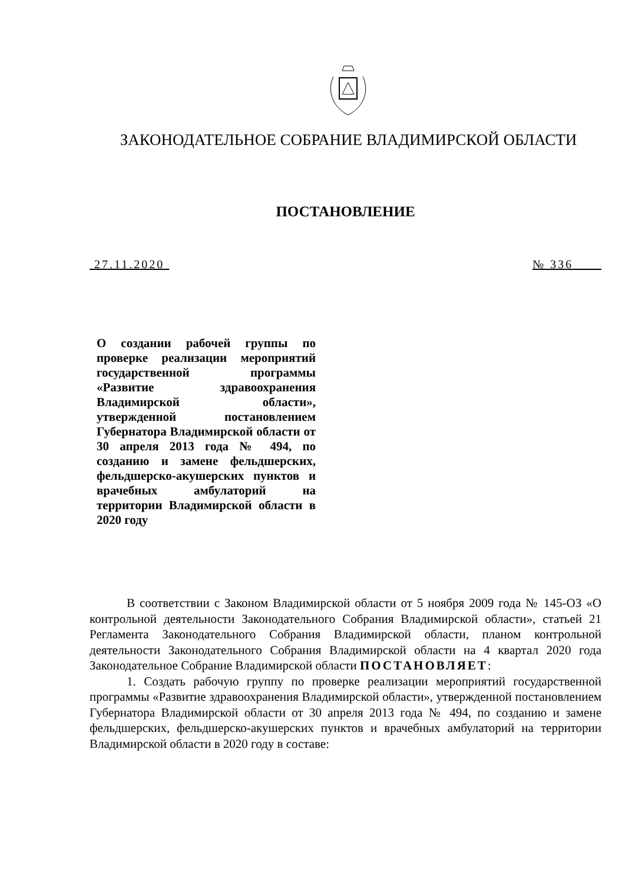ЗАКОНОДАТЕЛЬНОЕ СОБРАНИЕ ВЛАДИМИРСКОЙ ОБЛАСТИ
ПОСТАНОВЛЕНИЕ
27.11.2020 № 336
О создании рабочей группы по проверке реализации мероприятий государственной программы «Развитие здравоохранения Владимирской области», утвержденной постановлением Губернатора Владимирской области от 30 апреля 2013 года № 494, по созданию и замене фельдшерских, фельдшерско-акушерских пунктов и врачебных амбулаторий на территории Владимирской области в 2020 году
В соответствии с Законом Владимирской области от 5 ноября 2009 года № 145-ОЗ «О контрольной деятельности Законодательного Собрания Владимирской области», статьей 21 Регламента Законодательного Собрания Владимирской области, планом контрольной деятельности Законодательного Собрания Владимирской области на 4 квартал 2020 года Законодательное Собрание Владимирской области ПОСТАНОВЛЯЕТ:
1. Создать рабочую группу по проверке реализации мероприятий государственной программы «Развитие здравоохранения Владимирской области», утвержденной постановлением Губернатора Владимирской области от 30 апреля 2013 года № 494, по созданию и замене фельдшерских, фельдшерско-акушерских пунктов и врачебных амбулаторий на территории Владимирской области в 2020 году в составе: